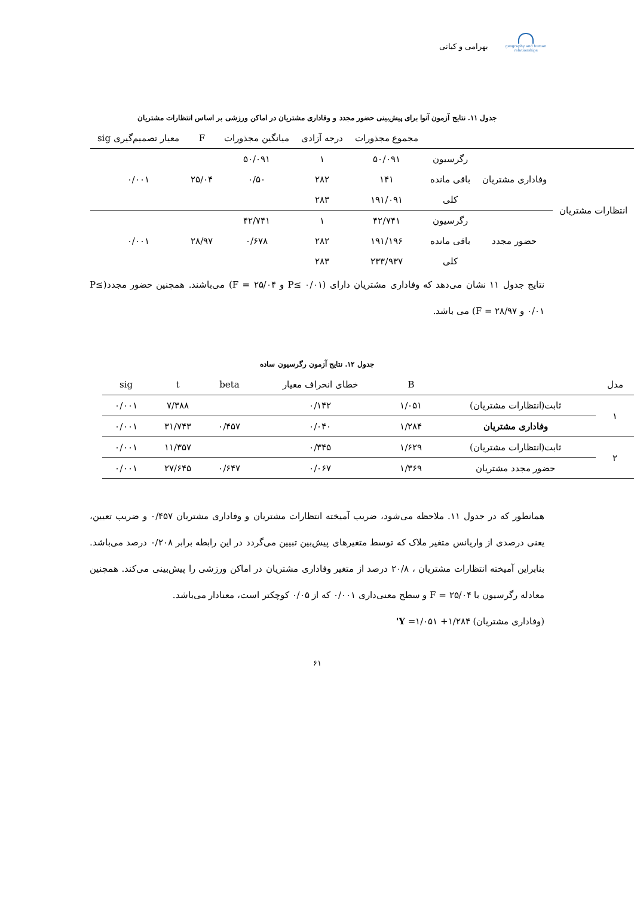بهرامی و کیانی
geography and human relationships
جدول ۱۱. نتایج آزمون آنوا برای پیش‌بینی حضور مجدد و وفاداری مشتریان در اماکن ورزشی بر اساس انتظارات مشتریان
| | | | مجموع مجذورات | درجه آزادی | میانگین مجذورات | F | معیار تصمیم‌گیری sig |
| --- | --- | --- | --- | --- | --- | --- | --- |
| انتظارات مشتریان | وفاداری مشتریان | رگرسیون | ۵۰/۰۹۱ | ۱ | ۵۰/۰۹۱ | ۲۵/۰۴ | ۰/۰۰۱ |
| | | باقی مانده | ۱۴۱ | ۲۸۲ | ۰/۵۰ | | |
| | | کلی | ۱۹۱/۰۹۱ | ۲۸۳ | | | |
| | حضور مجدد | رگرسیون | ۴۲/۷۴۱ | ۱ | ۴۲/۷۴۱ | ۲۸/۹۷ | ۰/۰۰۱ |
| | | باقی مانده | ۱۹۱/۱۹۶ | ۲۸۲ | ۰/۶۷۸ | | |
| | | کلی | ۲۳۳/۹۳۷ | ۲۸۳ | | | |
نتایج جدول ۱۱ نشان می‌دهد که وفاداری مشتریان دارای (P≤ ۰/۰۱ و F = ۲۵/۰۴) می‌باشند. همچنین حضور مجدد(P≤ ۰/۰۱ و F = ۲۸/۹۷) می باشد.
جدول ۱۲. نتایج آزمون رگرسیون ساده
| مدل | | B | خطای انحراف معیار | beta | t | sig |
| --- | --- | --- | --- | --- | --- | --- |
| ۱ | ثابت(انتظارات مشتریان) | ۱/۰۵۱ | ۰/۱۴۲ | | ۷/۳۸۸ | ۰/۰۰۱ |
| | وفاداری مشتریان | ۱/۲۸۴ | ۰/۰۴۰ | ۰/۴۵۷ | ۳۱/۷۴۳ | ۰/۰۰۱ |
| ۲ | ثابت(انتظارات مشتریان) | ۱/۶۲۹ | ۰/۳۴۵ | | ۱۱/۳۵۷ | ۰/۰۰۱ |
| | حضور مجدد مشتریان | ۱/۳۶۹ | ۰/۰۶۷ | ۰/۶۴۷ | ۲۷/۶۴۵ | ۰/۰۰۱ |
همانطور که در جدول ۱۱. ملاحظه می‌شود، ضریب آمیخته انتظارات مشتریان و وفاداری مشتریان ۰/۴۵۷ و ضریب تعیین، یعنی درصدی از واریانس متغیر ملاک که توسط متغیرهای پیش‌بین تبیین می‌گردد در این رابطه برابر ۰/۲۰۸ درصد می‌باشد. بنابراین آمیخته انتظارات مشتریان ، ۲۰/۸ درصد از متغیر وفاداری مشتریان در اماکن ورزشی را پیش‌بینی می‌کند. همچنین معادله رگرسیون با F = ۲۵/۰۴ و سطح معنی‌داری ۰/۰۰۱ که از ۰/۰۵ کوچکتر است، معنادار می‌باشد.
(وفاداری مشتریان) ۱/۲۸۴+ ۱/۰۵۱= Y'
۶۱